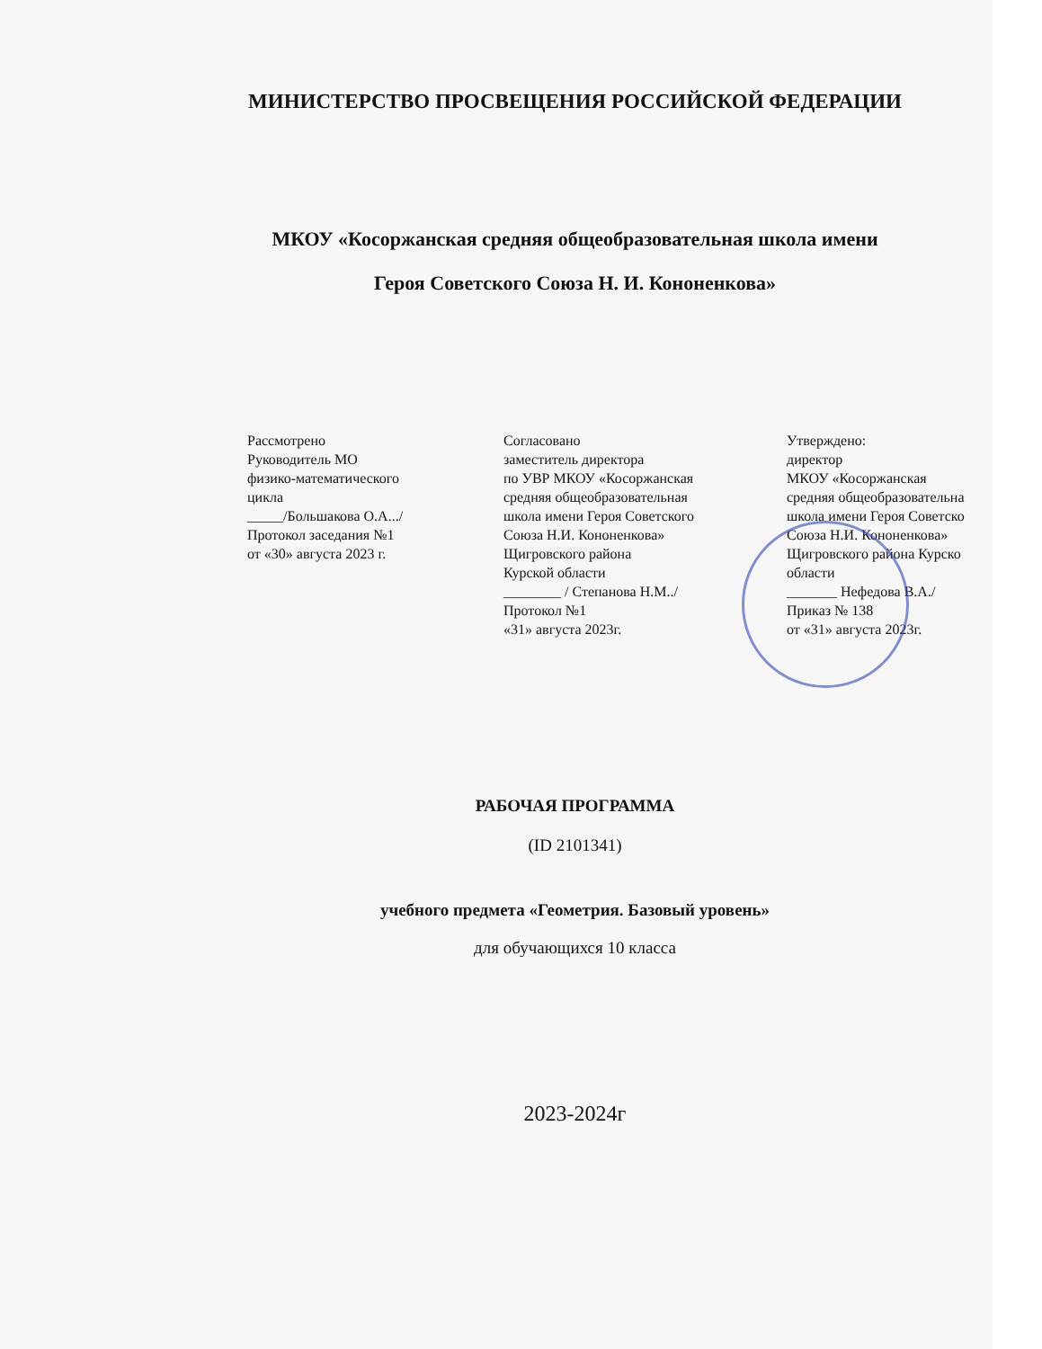МИНИСТЕРСТВО ПРОСВЕЩЕНИЯ РОССИЙСКОЙ ФЕДЕРАЦИИ
МКОУ «Косоржанская средняя общеобразовательная школа имени
Героя Советского Союза Н. И. Кононенкова»
Рассмотрено
Руководитель МО
физико-математического
цикла
_____/Большакова О.А.../
Протокол заседания №1
от «30» августа 2023 г.
Согласовано
заместитель директора
по УВР МКОУ «Косоржанская
средняя общеобразовательная
школа имени Героя Советского
Союза Н.И. Кононенкова»
Щигровского района
Курской области
________ / Степанова Н.М../
Протокол №1
«31» августа 2023г.
Утверждено:
директор
МКОУ «Косоржанская
средняя общеобразовательна
школа имени Героя Советско
Союза Н.И. Кононенкова»
Щигровского района Курско
области
_______ Нефедова В.А./
Приказ № 138
от «31» августа 2023г.
РАБОЧАЯ ПРОГРАММА
(ID 2101341)
учебного предмета «Геометрия. Базовый уровень»
для обучающихся 10 класса
2023-2024г